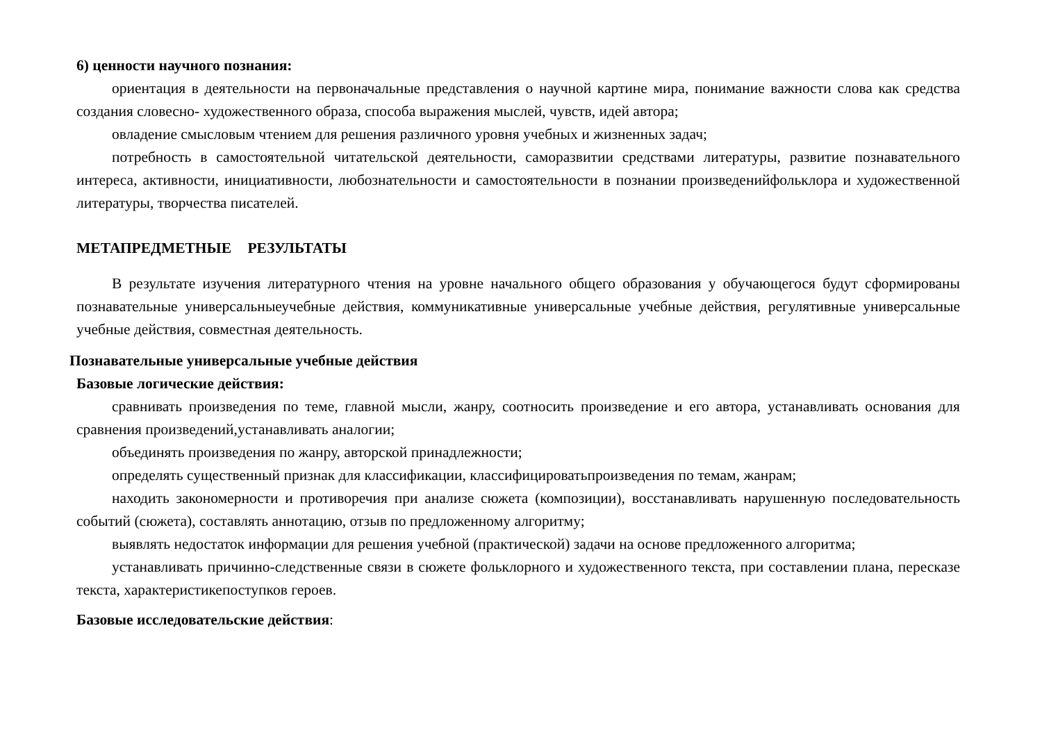6) ценности научного познания:
ориентация в деятельности на первоначальные представления о научной картине мира, понимание важности слова как средства создания словесно- художественного образа, способа выражения мыслей, чувств, идей автора;
овладение смысловым чтением для решения различного уровня учебных и жизненных задач;
потребность в самостоятельной читательской деятельности, саморазвитии средствами литературы, развитие познавательного интереса, активности, инициативности, любознательности и самостоятельности в познании произведенийфольклора и художественной литературы, творчества писателей.
МЕТАПРЕДМЕТНЫЕ РЕЗУЛЬТАТЫ
В результате изучения литературного чтения на уровне начального общего образования у обучающегося будут сформированы познавательные универсальныеучебные действия, коммуникативные универсальные учебные действия, регулятивные универсальные учебные действия, совместная деятельность.
Познавательные универсальные учебные действия
Базовые логические действия:
сравнивать произведения по теме, главной мысли, жанру, соотносить произведение и его автора, устанавливать основания для сравнения произведений,устанавливать аналогии;
объединять произведения по жанру, авторской принадлежности;
определять существенный признак для классификации, классифицироватьпроизведения по темам, жанрам;
находить закономерности и противоречия при анализе сюжета (композиции), восстанавливать нарушенную последовательность событий (сюжета), составлять аннотацию, отзыв по предложенному алгоритму;
выявлять недостаток информации для решения учебной (практической) задачи на основе предложенного алгоритма;
устанавливать причинно-следственные связи в сюжете фольклорного и художественного текста, при составлении плана, пересказе текста, характеристикепоступков героев.
Базовые исследовательские действия: